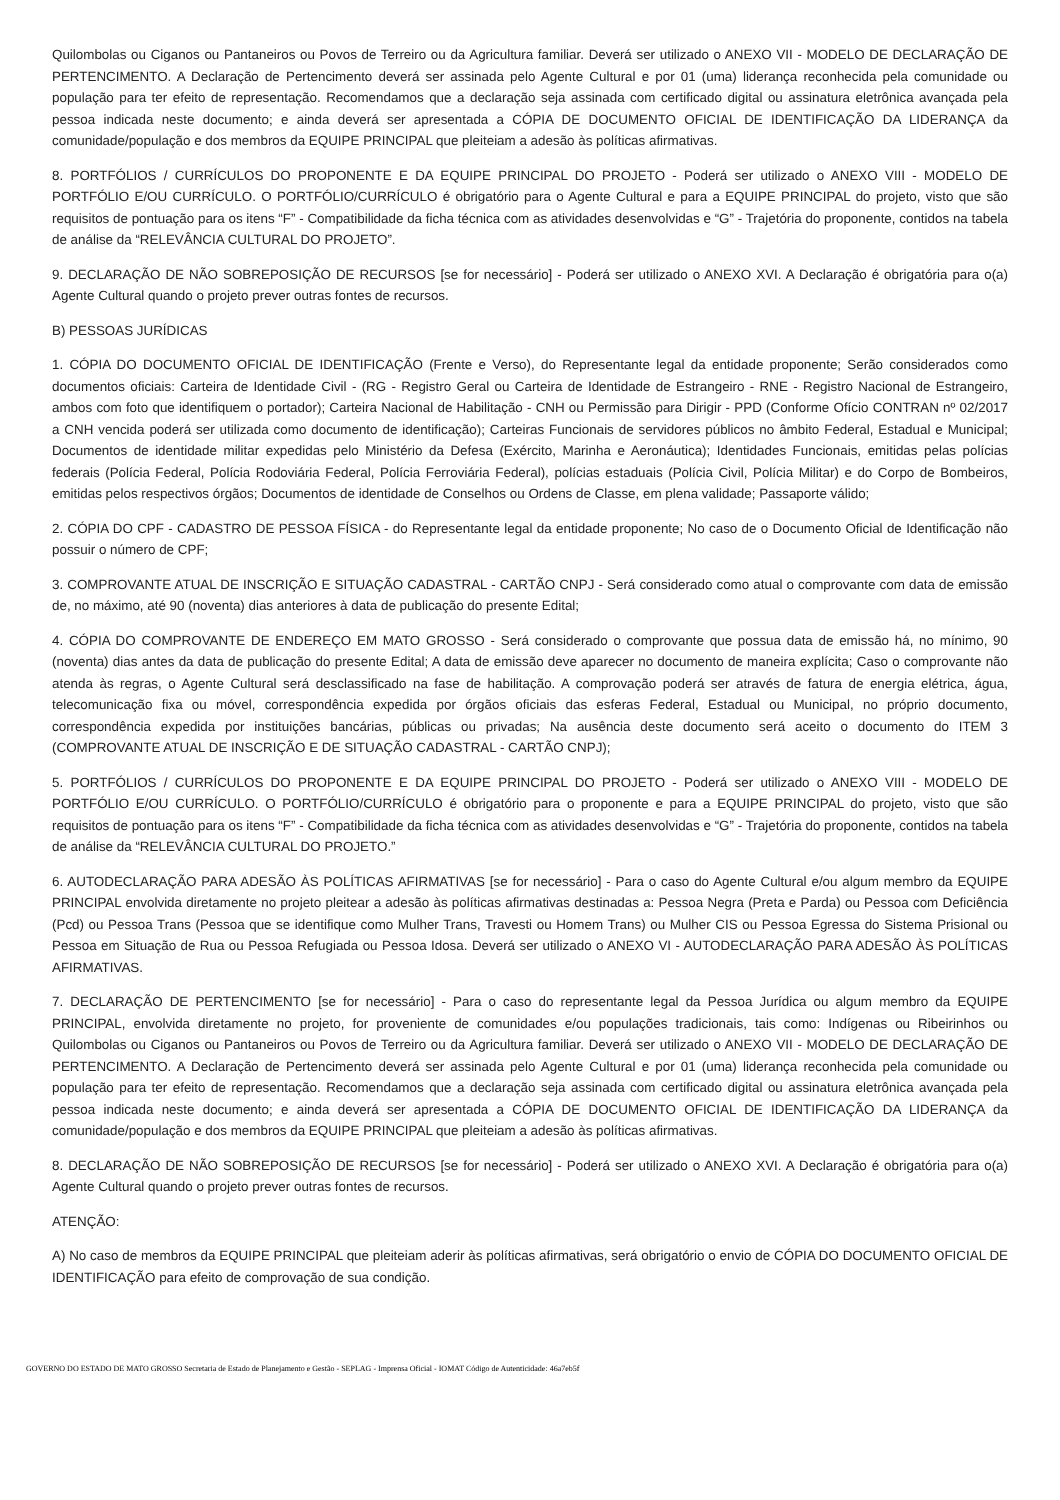Quilombolas ou Ciganos ou Pantaneiros ou Povos de Terreiro ou da Agricultura familiar. Deverá ser utilizado o ANEXO VII - MODELO DE DECLARAÇÃO DE PERTENCIMENTO. A Declaração de Pertencimento deverá ser assinada pelo Agente Cultural e por 01 (uma) liderança reconhecida pela comunidade ou população para ter efeito de representação. Recomendamos que a declaração seja assinada com certificado digital ou assinatura eletrônica avançada pela pessoa indicada neste documento; e ainda deverá ser apresentada a CÓPIA DE DOCUMENTO OFICIAL DE IDENTIFICAÇÃO DA LIDERANÇA da comunidade/população e dos membros da EQUIPE PRINCIPAL que pleiteiam a adesão às políticas afirmativas.
8. PORTFÓLIOS / CURRÍCULOS DO PROPONENTE E DA EQUIPE PRINCIPAL DO PROJETO - Poderá ser utilizado o ANEXO VIII - MODELO DE PORTFÓLIO E/OU CURRÍCULO. O PORTFÓLIO/CURRÍCULO é obrigatório para o Agente Cultural e para a EQUIPE PRINCIPAL do projeto, visto que são requisitos de pontuação para os itens “F” - Compatibilidade da ficha técnica com as atividades desenvolvidas e “G” - Trajetória do proponente, contidos na tabela de análise da “RELEVÂNCIA CULTURAL DO PROJETO”.
9. DECLARAÇÃO DE NÃO SOBREPOSIÇÃO DE RECURSOS [se for necessário] - Poderá ser utilizado o ANEXO XVI. A Declaração é obrigatória para o(a) Agente Cultural quando o projeto prever outras fontes de recursos.
B) PESSOAS JURÍDICAS
1. CÓPIA DO DOCUMENTO OFICIAL DE IDENTIFICAÇÃO (Frente e Verso), do Representante legal da entidade proponente; Serão considerados como documentos oficiais: Carteira de Identidade Civil - (RG - Registro Geral ou Carteira de Identidade de Estrangeiro - RNE - Registro Nacional de Estrangeiro, ambos com foto que identifiquem o portador); Carteira Nacional de Habilitação - CNH ou Permissão para Dirigir - PPD (Conforme Ofício CONTRAN nº 02/2017 a CNH vencida poderá ser utilizada como documento de identificação); Carteiras Funcionais de servidores públicos no âmbito Federal, Estadual e Municipal; Documentos de identidade militar expedidas pelo Ministério da Defesa (Exército, Marinha e Aeronáutica); Identidades Funcionais, emitidas pelas polícias federais (Polícia Federal, Polícia Rodoviária Federal, Polícia Ferroviária Federal), polícias estaduais (Polícia Civil, Polícia Militar) e do Corpo de Bombeiros, emitidas pelos respectivos órgãos; Documentos de identidade de Conselhos ou Ordens de Classe, em plena validade; Passaporte válido;
2. CÓPIA DO CPF - CADASTRO DE PESSOA FÍSICA - do Representante legal da entidade proponente; No caso de o Documento Oficial de Identificação não possuir o número de CPF;
3. COMPROVANTE ATUAL DE INSCRIÇÃO E SITUAÇÃO CADASTRAL - CARTÃO CNPJ - Será considerado como atual o comprovante com data de emissão de, no máximo, até 90 (noventa) dias anteriores à data de publicação do presente Edital;
4. CÓPIA DO COMPROVANTE DE ENDEREÇO EM MATO GROSSO - Será considerado o comprovante que possua data de emissão há, no mínimo, 90 (noventa) dias antes da data de publicação do presente Edital; A data de emissão deve aparecer no documento de maneira explícita; Caso o comprovante não atenda às regras, o Agente Cultural será desclassificado na fase de habilitação. A comprovação poderá ser através de fatura de energia elétrica, água, telecomunicação fixa ou móvel, correspondência expedida por órgãos oficiais das esferas Federal, Estadual ou Municipal, no próprio documento, correspondência expedida por instituições bancárias, públicas ou privadas; Na ausência deste documento será aceito o documento do ITEM 3 (COMPROVANTE ATUAL DE INSCRIÇÃO E DE SITUAÇÃO CADASTRAL - CARTÃO CNPJ);
5. PORTFÓLIOS / CURRÍCULOS DO PROPONENTE E DA EQUIPE PRINCIPAL DO PROJETO - Poderá ser utilizado o ANEXO VIII - MODELO DE PORTFÓLIO E/OU CURRÍCULO. O PORTFÓLIO/CURRÍCULO é obrigatório para o proponente e para a EQUIPE PRINCIPAL do projeto, visto que são requisitos de pontuação para os itens “F” - Compatibilidade da ficha técnica com as atividades desenvolvidas e “G” - Trajetória do proponente, contidos na tabela de análise da “RELEVÂNCIA CULTURAL DO PROJETO.”
6. AUTODECLARAÇÃO PARA ADESÃO ÀS POLÍTICAS AFIRMATIVAS [se for necessário] - Para o caso do Agente Cultural e/ou algum membro da EQUIPE PRINCIPAL envolvida diretamente no projeto pleitear a adesão às políticas afirmativas destinadas a: Pessoa Negra (Preta e Parda) ou Pessoa com Deficiência (Pcd) ou Pessoa Trans (Pessoa que se identifique como Mulher Trans, Travesti ou Homem Trans) ou Mulher CIS ou Pessoa Egressa do Sistema Prisional ou Pessoa em Situação de Rua ou Pessoa Refugiada ou Pessoa Idosa. Deverá ser utilizado o ANEXO VI - AUTODECLARAÇÃO PARA ADESÃO ÀS POLÍTICAS AFIRMATIVAS.
7. DECLARAÇÃO DE PERTENCIMENTO [se for necessário] - Para o caso do representante legal da Pessoa Jurídica ou algum membro da EQUIPE PRINCIPAL, envolvida diretamente no projeto, for proveniente de comunidades e/ou populações tradicionais, tais como: Indígenas ou Ribeirinhos ou Quilombolas ou Ciganos ou Pantaneiros ou Povos de Terreiro ou da Agricultura familiar. Deverá ser utilizado o ANEXO VII - MODELO DE DECLARAÇÃO DE PERTENCIMENTO. A Declaração de Pertencimento deverá ser assinada pelo Agente Cultural e por 01 (uma) liderança reconhecida pela comunidade ou população para ter efeito de representação. Recomendamos que a declaração seja assinada com certificado digital ou assinatura eletrônica avançada pela pessoa indicada neste documento; e ainda deverá ser apresentada a CÓPIA DE DOCUMENTO OFICIAL DE IDENTIFICAÇÃO DA LIDERANÇA da comunidade/população e dos membros da EQUIPE PRINCIPAL que pleiteiam a adesão às políticas afirmativas.
8. DECLARAÇÃO DE NÃO SOBREPOSIÇÃO DE RECURSOS [se for necessário] - Poderá ser utilizado o ANEXO XVI. A Declaração é obrigatória para o(a) Agente Cultural quando o projeto prever outras fontes de recursos.
ATENÇÃO:
A) No caso de membros da EQUIPE PRINCIPAL que pleiteiam aderir às políticas afirmativas, será obrigatório o envio de CÓPIA DO DOCUMENTO OFICIAL DE IDENTIFICAÇÃO para efeito de comprovação de sua condição.
GOVERNO DO ESTADO DE MATO GROSSO Secretaria de Estado de Planejamento e Gestão - SEPLAG - Imprensa Oficial - IOMAT Código de Autenticidade: 46a7eb5f